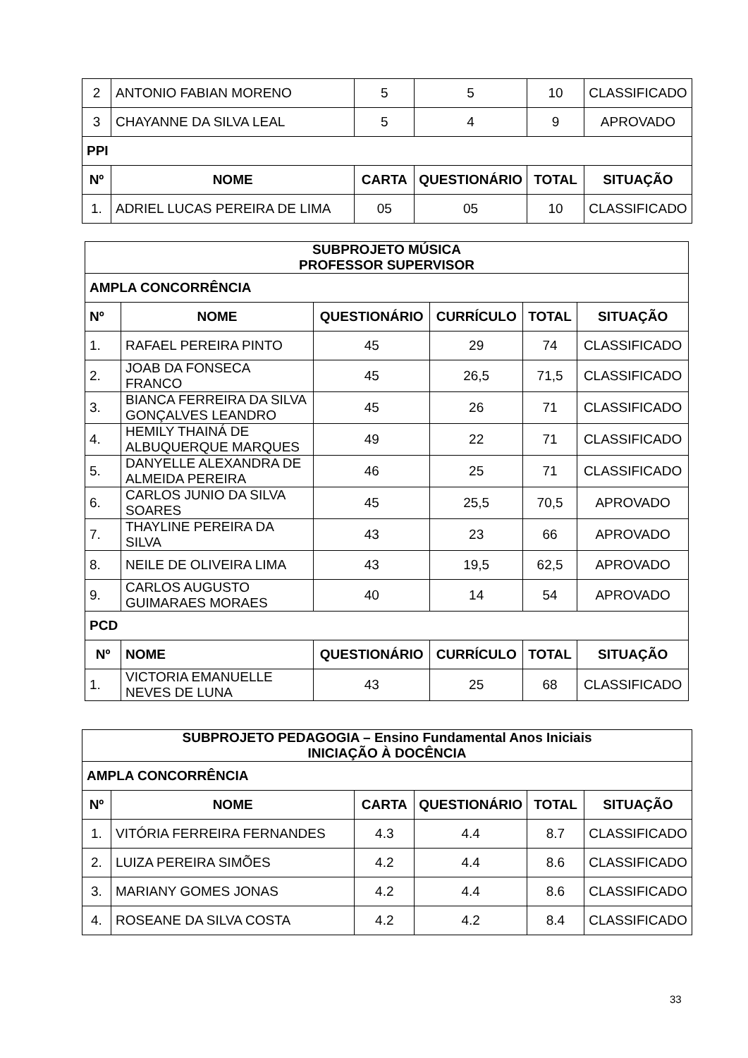| 2 | ANTONIO FABIAN MORENO | 5 | 5 | 10 | CLASSIFICADO |
| 3 | CHAYANNE DA SILVA LEAL | 5 | 4 | 9 | APROVADO |
| PPI | | | | | |
| Nº | NOME | CARTA | QUESTIONÁRIO | TOTAL | SITUAÇÃO |
| 1. | ADRIEL LUCAS PEREIRA DE LIMA | 05 | 05 | 10 | CLASSIFICADO |
| SUBPROJETO MÚSICA PROFESSOR SUPERVISOR | | | | | |
| --- | --- | --- | --- | --- | --- |
| AMPLA CONCORRÊNCIA | | | | | |
| Nº | NOME | QUESTIONÁRIO | CURRÍCULO | TOTAL | SITUAÇÃO |
| 1. | RAFAEL PEREIRA PINTO | 45 | 29 | 74 | CLASSIFICADO |
| 2. | JOAB DA FONSECA FRANCO | 45 | 26,5 | 71,5 | CLASSIFICADO |
| 3. | BIANCA FERREIRA DA SILVA GONÇALVES LEANDRO | 45 | 26 | 71 | CLASSIFICADO |
| 4. | HEMILY THAINÁ DE ALBUQUERQUE MARQUES | 49 | 22 | 71 | CLASSIFICADO |
| 5. | DANYELLE ALEXANDRA DE ALMEIDA PEREIRA | 46 | 25 | 71 | CLASSIFICADO |
| 6. | CARLOS JUNIO DA SILVA SOARES | 45 | 25,5 | 70,5 | APROVADO |
| 7. | THAYLINE PEREIRA DA SILVA | 43 | 23 | 66 | APROVADO |
| 8. | NEILE DE OLIVEIRA LIMA | 43 | 19,5 | 62,5 | APROVADO |
| 9. | CARLOS AUGUSTO GUIMARAES MORAES | 40 | 14 | 54 | APROVADO |
| PCD | | | | | |
| Nº | NOME | QUESTIONÁRIO | CURRÍCULO | TOTAL | SITUAÇÃO |
| 1. | VICTORIA EMANUELLE NEVES DE LUNA | 43 | 25 | 68 | CLASSIFICADO |
| SUBPROJETO PEDAGOGIA – Ensino Fundamental Anos Iniciais INICIAÇÃO À DOCÊNCIA | | | | | |
| --- | --- | --- | --- | --- | --- |
| AMPLA CONCORRÊNCIA | | | | | |
| Nº | NOME | CARTA | QUESTIONÁRIO | TOTAL | SITUAÇÃO |
| 1. | VITÓRIA FERREIRA FERNANDES | 4.3 | 4.4 | 8.7 | CLASSIFICADO |
| 2. | LUIZA PEREIRA SIMÕES | 4.2 | 4.4 | 8.6 | CLASSIFICADO |
| 3. | MARIANY GOMES JONAS | 4.2 | 4.4 | 8.6 | CLASSIFICADO |
| 4. | ROSEANE DA SILVA COSTA | 4.2 | 4.2 | 8.4 | CLASSIFICADO |
33